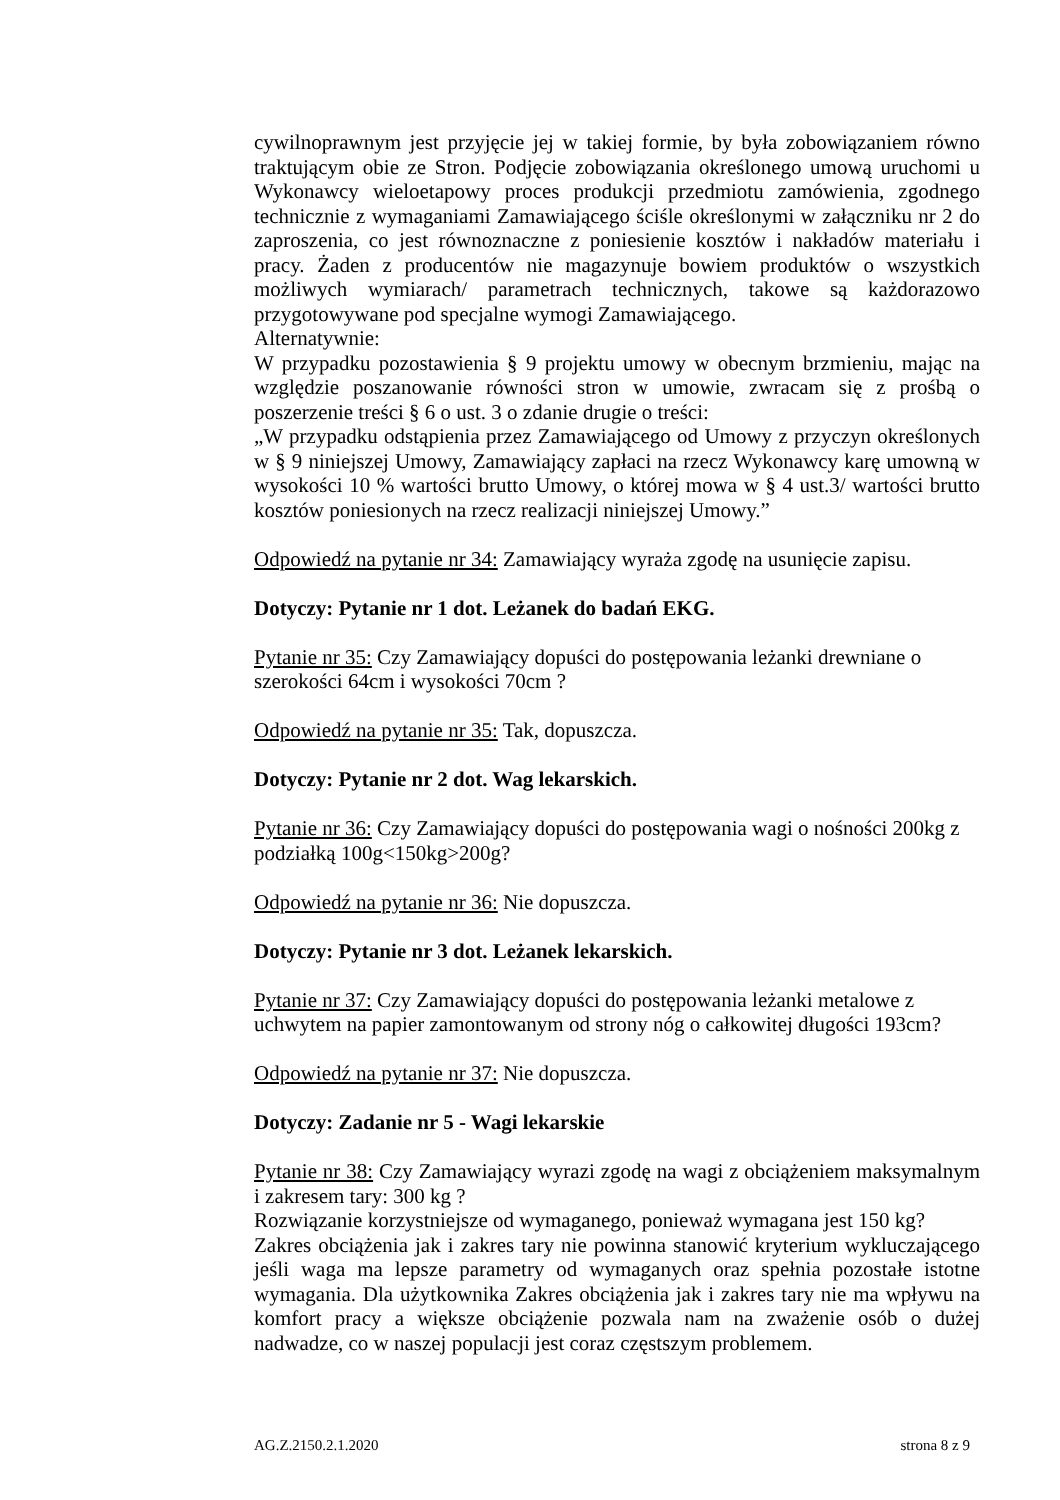cywilnoprawnym jest przyjęcie jej w takiej formie, by była zobowiązaniem równo traktującym obie ze Stron. Podjęcie zobowiązania określonego umową uruchomi u Wykonawcy wieloetapowy proces produkcji przedmiotu zamówienia, zgodnego technicznie z wymaganiami Zamawiającego ściśle określonymi w załączniku nr 2 do zaproszenia, co jest równoznaczne z poniesienie kosztów i nakładów materiału i pracy. Żaden z producentów nie magazynuje bowiem produktów o wszystkich możliwych wymiarach/ parametrach technicznych, takowe są każdorazowo przygotowywane pod specjalne wymogi Zamawiającego.
Alternatywnie:
W przypadku pozostawienia § 9 projektu umowy w obecnym brzmieniu, mając na względzie poszanowanie równości stron w umowie, zwracam się z prośbą o poszerzenie treści § 6 o ust. 3 o zdanie drugie o treści:
„W przypadku odstąpienia przez Zamawiającego od Umowy z przyczyn określonych w § 9 niniejszej Umowy, Zamawiający zapłaci na rzecz Wykonawcy karę umowną w wysokości 10 % wartości brutto Umowy, o której mowa w § 4 ust.3/ wartości brutto kosztów poniesionych na rzecz realizacji niniejszej Umowy.”
Odpowiedź na pytanie nr 34: Zamawiający wyraża zgodę na usunięcie zapisu.
Dotyczy: Pytanie nr 1 dot. Leżanek do badań EKG.
Pytanie nr 35: Czy Zamawiający dopuści do postępowania leżanki drewniane o szerokości 64cm i wysokości 70cm ?
Odpowiedź na pytanie nr 35: Tak, dopuszcza.
Dotyczy: Pytanie nr 2 dot. Wag lekarskich.
Pytanie nr 36: Czy Zamawiający dopuści do postępowania wagi o nośności 200kg z podziałką 100g<150kg>200g?
Odpowiedź na pytanie nr 36: Nie dopuszcza.
Dotyczy: Pytanie nr 3 dot. Leżanek lekarskich.
Pytanie nr 37: Czy Zamawiający dopuści do postępowania leżanki metalowe z uchwytem na papier zamontowanym od strony nóg o całkowitej długości 193cm?
Odpowiedź na pytanie nr 37: Nie dopuszcza.
Dotyczy: Zadanie nr 5 - Wagi lekarskie
Pytanie nr 38: Czy Zamawiający wyrazi zgodę na wagi z obciążeniem maksymalnym i zakresem tary: 300 kg ?
Rozwiązanie korzystniejsze od wymaganego, ponieważ wymagana jest 150 kg?
Zakres obciążenia jak i zakres tary nie powinna stanowić kryterium wykluczającego jeśli waga ma lepsze parametry od wymaganych oraz spełnia pozostałe istotne wymagania. Dla użytkownika Zakres obciążenia jak i zakres tary nie ma wpływu na komfort pracy a większe obciążenie pozwala nam na zważenie osób o dużej nadwadze, co w naszej populacji jest coraz częstszym problemem.
AG.Z.2150.2.1.2020 strona 8 z 9